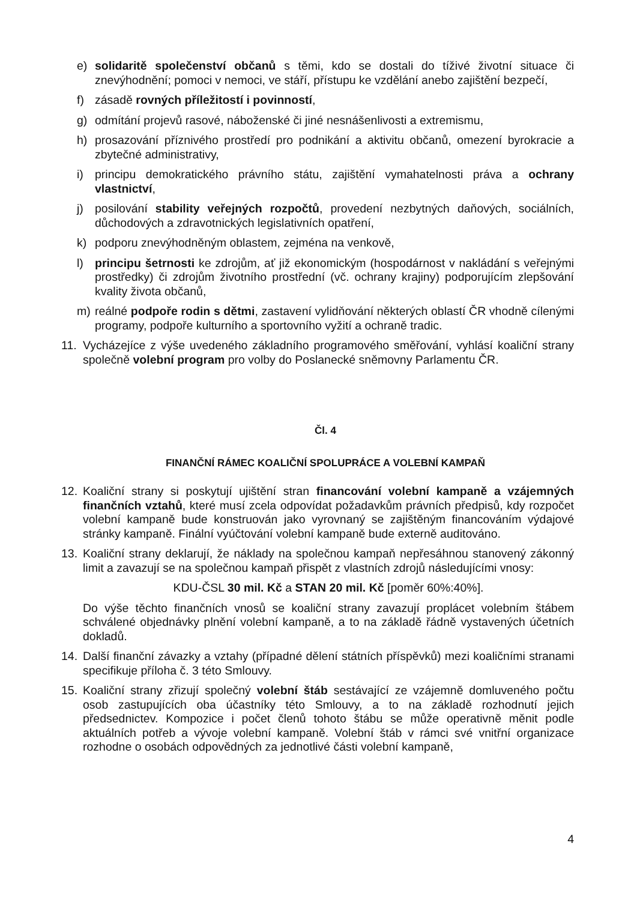e) solidaritě společenství občanů s těmi, kdo se dostali do tíživé životní situace či znevýhodnění; pomoci v nemoci, ve stáří, přístupu ke vzdělání anebo zajištění bezpečí,
f) zásadě rovných příležitostí i povinností,
g) odmítání projevů rasové, náboženské či jiné nesnášenlivosti a extremismu,
h) prosazování příznivého prostředí pro podnikání a aktivitu občanů, omezení byrokracie a zbytečné administrativy,
i) principu demokratického právního státu, zajištění vymahatelnosti práva a ochrany vlastnictví,
j) posilování stability veřejných rozpočtů, provedení nezbytných daňových, sociálních, důchodových a zdravotnických legislativních opatření,
k) podporu znevýhodněným oblastem, zejména na venkově,
l) principu šetrnosti ke zdrojům, ať již ekonomickým (hospodárnost v nakládání s veřejnými prostředky) či zdrojům životního prostřední (vč. ochrany krajiny) podporujícím zlepšování kvality života občanů,
m) reálné podpoře rodin s dětmi, zastavení vylidňování některých oblastí ČR vhodně cílenými programy, podpoře kulturního a sportovního vyžití a ochraně tradic.
11. Vycházejíce z výše uvedeného základního programového směřování, vyhlásí koaliční strany společně volební program pro volby do Poslanecké sněmovny Parlamentu ČR.
Čl. 4
FINANČNÍ RÁMEC KOALIČNÍ SPOLUPRÁCE A VOLEBNÍ KAMPAŇ
12. Koaliční strany si poskytují ujištění stran financování volební kampaně a vzájemných finančních vztahů, které musí zcela odpovídat požadavkům právních předpisů, kdy rozpočet volební kampaně bude konstruován jako vyrovnaný se zajištěným financováním výdajové stránky kampaně. Finální vyúčtování volební kampaně bude externě auditováno.
13. Koaliční strany deklarují, že náklady na společnou kampaň nepřesáhnou stanovený zákonný limit a zavazují se na společnou kampaň přispět z vlastních zdrojů následujícími vnosy:
KDU-ČSL 30 mil. Kč a STAN 20 mil. Kč [poměr 60%:40%].
Do výše těchto finančních vnosů se koaliční strany zavazují proplácet volebním štábem schválené objednávky plnění volební kampaně, a to na základě řádně vystavených účetních dokladů.
14. Další finanční závazky a vztahy (případné dělení státních příspěvků) mezi koaličními stranami specifikuje příloha č. 3 této Smlouvy.
15. Koaliční strany zřizují společný volební štáb sestávající ze vzájemně domluveného počtu osob zastupujících oba účastníky této Smlouvy, a to na základě rozhodnutí jejich předsednictev. Kompozice i počet členů tohoto štábu se může operativně měnit podle aktuálních potřeb a vývoje volební kampaně. Volební štáb v rámci své vnitřní organizace rozhodne o osobách odpovědných za jednotlivé části volební kampaně,
4